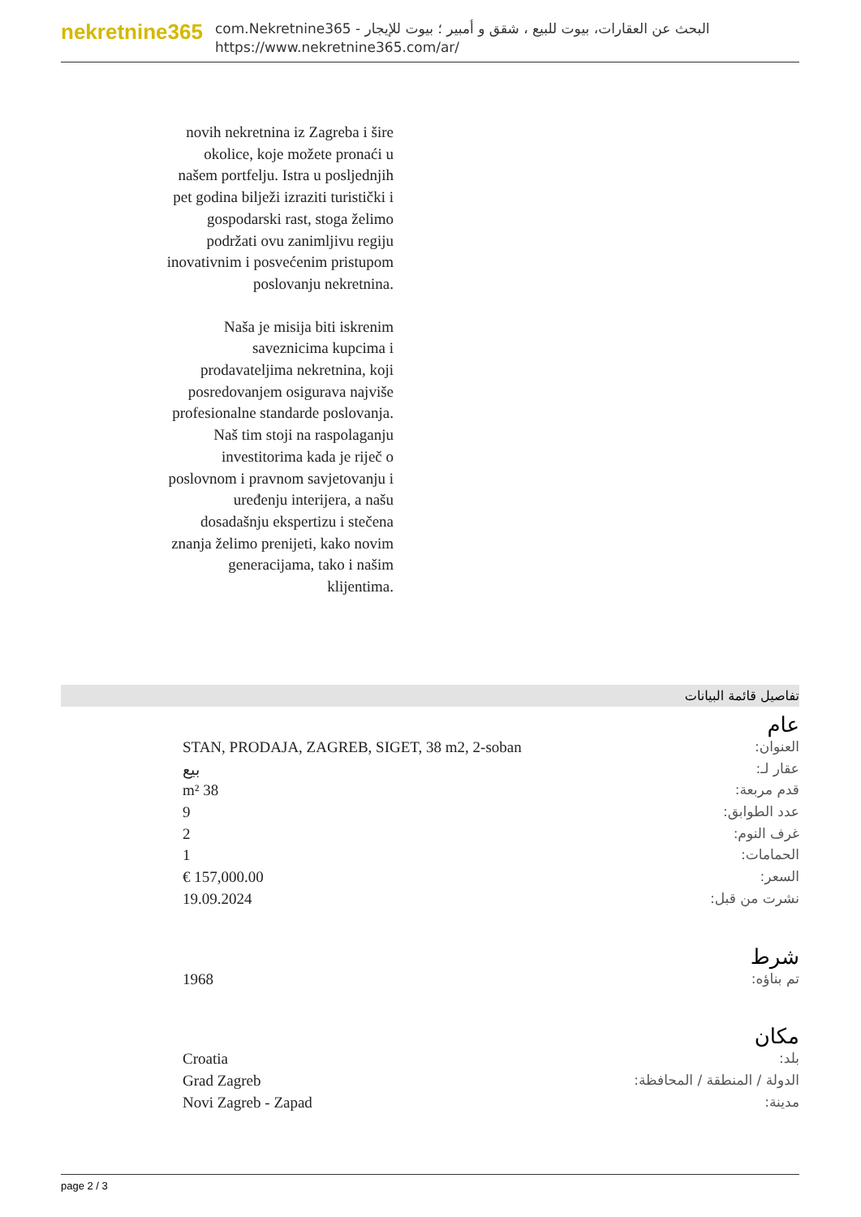nekretnine365
com.Nekretnine365 - البحث عن العقارات، بيوت للبيع ، شقق و أمبير ؛ بيوت للإيجار
https://www.nekretnine365.com/ar/
novih nekretnina iz Zagreba i šire okolice, koje možete pronaći u našem portfelju. Istra u posljednjih pet godina bilježi izraziti turistički i gospodarski rast, stoga želimo podržati ovu zanimljivu regiju inovativnim i posvećenim pristupom poslovanju nekretnina.
Naša je misija biti iskrenim saveznicima kupcima i prodavateljima nekretnina, koji posredovanjem osigurava najviše profesionalne standarde poslovanja.
Naš tim stoji na raspolaganju investitorima kada je riječ o poslovnom i pravnom savjetovanju i uređenju interijera, a našu dosadašnju ekspertizu i stečena znanja želimo prenijeti, kako novim generacijama, tako i našim klijentima.
تفاصيل قائمة البيانات
عام
| العنوان: | STAN, PRODAJA, ZAGREB, SIGET, 38 m2, 2-soban |
| عقار لـ: | بيع |
| قدم مربعة: | 38 m² |
| عدد الطوابق: | 9 |
| غرف النوم: | 2 |
| الحمامات: | 1 |
| السعر: | 157,000.00 € |
| نشرت من قبل: | 19.09.2024 |
شرط
| تم بناؤه: | 1968 |
مكان
| بلد: | Croatia |
| الدولة / المنطقة / المحافظة: | Grad Zagreb |
| مدينة: | Novi Zagreb - Zapad |
page 2 / 3